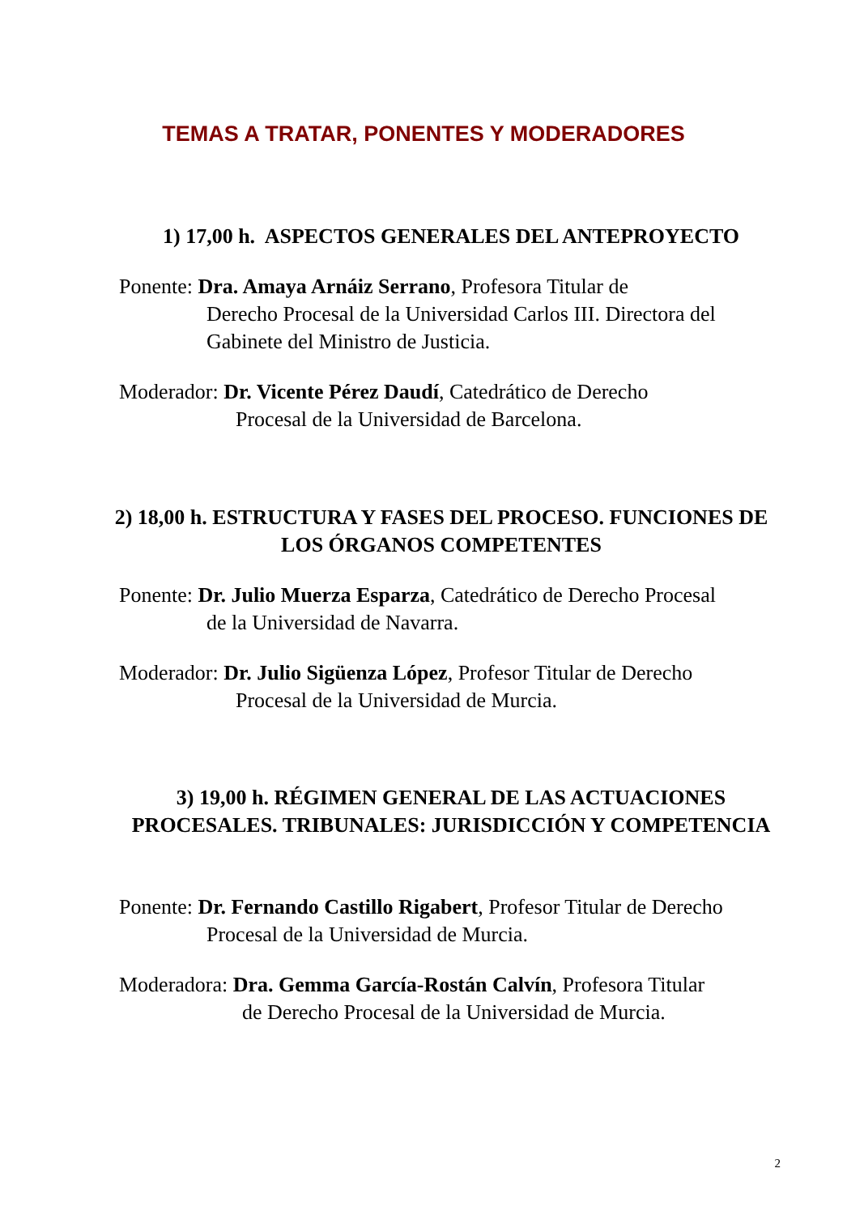TEMAS A TRATAR, PONENTES Y MODERADORES
1) 17,00 h. ASPECTOS GENERALES DEL ANTEPROYECTO
Ponente: Dra. Amaya Arnáiz Serrano, Profesora Titular de
Derecho Procesal de la Universidad Carlos III. Directora del Gabinete del Ministro de Justicia.
Moderador: Dr. Vicente Pérez Daudí, Catedrático de Derecho
Procesal de la Universidad de Barcelona.
2) 18,00 h. ESTRUCTURA Y FASES DEL PROCESO. FUNCIONES DE LOS ÓRGANOS COMPETENTES
Ponente: Dr. Julio Muerza Esparza, Catedrático de Derecho Procesal
de la Universidad de Navarra.
Moderador: Dr. Julio Sigüenza López, Profesor Titular de Derecho
Procesal de la Universidad de Murcia.
3) 19,00 h. RÉGIMEN GENERAL DE LAS ACTUACIONES PROCESALES. TRIBUNALES: JURISDICCIÓN Y COMPETENCIA
Ponente: Dr. Fernando Castillo Rigabert, Profesor Titular de Derecho
Procesal de la Universidad de Murcia.
Moderadora: Dra. Gemma García-Rostán Calvín, Profesora Titular
de Derecho Procesal de la Universidad de Murcia.
2